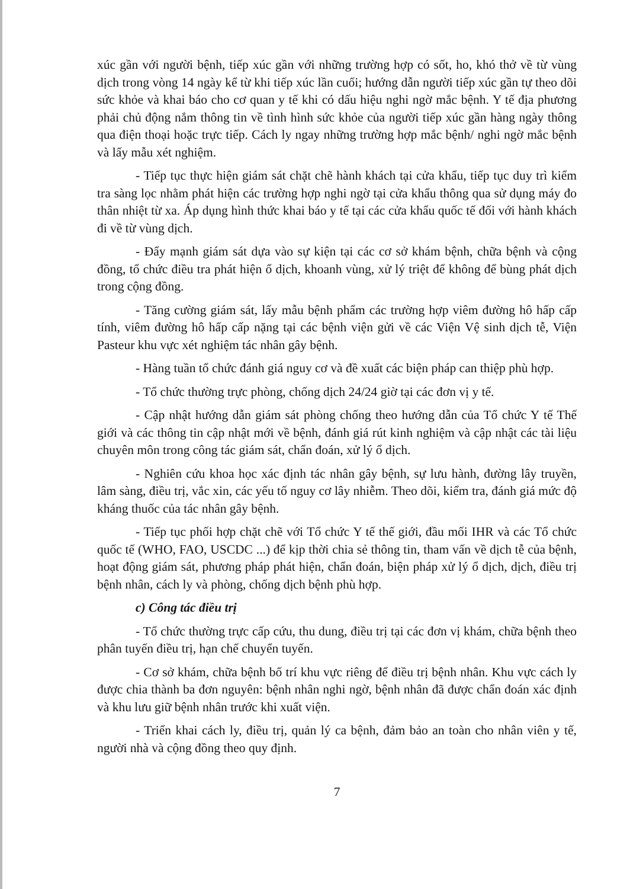xúc gần với người bệnh, tiếp xúc gần với những trường hợp có sốt, ho, khó thở về từ vùng dịch trong vòng 14 ngày kể từ khi tiếp xúc lần cuối; hướng dẫn người tiếp xúc gần tự theo dõi sức khỏe và khai báo cho cơ quan y tế khi có dấu hiệu nghi ngờ mắc bệnh. Y tế địa phương phải chủ động nắm thông tin về tình hình sức khỏe của người tiếp xúc gần hàng ngày thông qua điện thoại hoặc trực tiếp. Cách ly ngay những trường hợp mắc bệnh/ nghi ngờ mắc bệnh và lấy mẫu xét nghiệm.
- Tiếp tục thực hiện giám sát chặt chẽ hành khách tại cửa khẩu, tiếp tục duy trì kiểm tra sàng lọc nhằm phát hiện các trường hợp nghi ngờ tại cửa khẩu thông qua sử dụng máy đo thân nhiệt từ xa. Áp dụng hình thức khai báo y tế tại các cửa khẩu quốc tế đối với hành khách đi về từ vùng dịch.
- Đẩy mạnh giám sát dựa vào sự kiện tại các cơ sở khám bệnh, chữa bệnh và cộng đồng, tổ chức điều tra phát hiện ổ dịch, khoanh vùng, xử lý triệt để không để bùng phát dịch trong cộng đồng.
- Tăng cường giám sát, lấy mẫu bệnh phẩm các trường hợp viêm đường hô hấp cấp tính, viêm đường hô hấp cấp nặng tại các bệnh viện gửi về các Viện Vệ sinh dịch tễ, Viện Pasteur khu vực xét nghiệm tác nhân gây bệnh.
- Hàng tuần tổ chức đánh giá nguy cơ và đề xuất các biện pháp can thiệp phù hợp.
- Tổ chức thường trực phòng, chống dịch 24/24 giờ tại các đơn vị y tế.
- Cập nhật hướng dẫn giám sát phòng chống theo hướng dẫn của Tổ chức Y tế Thế giới và các thông tin cập nhật mới về bệnh, đánh giá rút kinh nghiệm và cập nhật các tài liệu chuyên môn trong công tác giám sát, chẩn đoán, xử lý ổ dịch.
- Nghiên cứu khoa học xác định tác nhân gây bệnh, sự lưu hành, đường lây truyền, lâm sàng, điều trị, vắc xin, các yếu tố nguy cơ lây nhiễm. Theo dõi, kiểm tra, đánh giá mức độ kháng thuốc của tác nhân gây bệnh.
- Tiếp tục phối hợp chặt chẽ với Tổ chức Y tế thế giới, đầu mối IHR và các Tổ chức quốc tế (WHO, FAO, USCDC ...) để kịp thời chia sẻ thông tin, tham vấn về dịch tễ của bệnh, hoạt động giám sát, phương pháp phát hiện, chẩn đoán, biện pháp xử lý ổ dịch, dịch, điều trị bệnh nhân, cách ly và phòng, chống dịch bệnh phù hợp.
c) Công tác điều trị
- Tổ chức thường trực cấp cứu, thu dung, điều trị tại các đơn vị khám, chữa bệnh theo phân tuyến điều trị, hạn chế chuyển tuyến.
- Cơ sở khám, chữa bệnh bố trí khu vực riêng để điều trị bệnh nhân. Khu vực cách ly được chia thành ba đơn nguyên: bệnh nhân nghi ngờ, bệnh nhân đã được chẩn đoán xác định và khu lưu giữ bệnh nhân trước khi xuất viện.
- Triển khai cách ly, điều trị, quản lý ca bệnh, đảm bảo an toàn cho nhân viên y tế, người nhà và cộng đồng theo quy định.
7